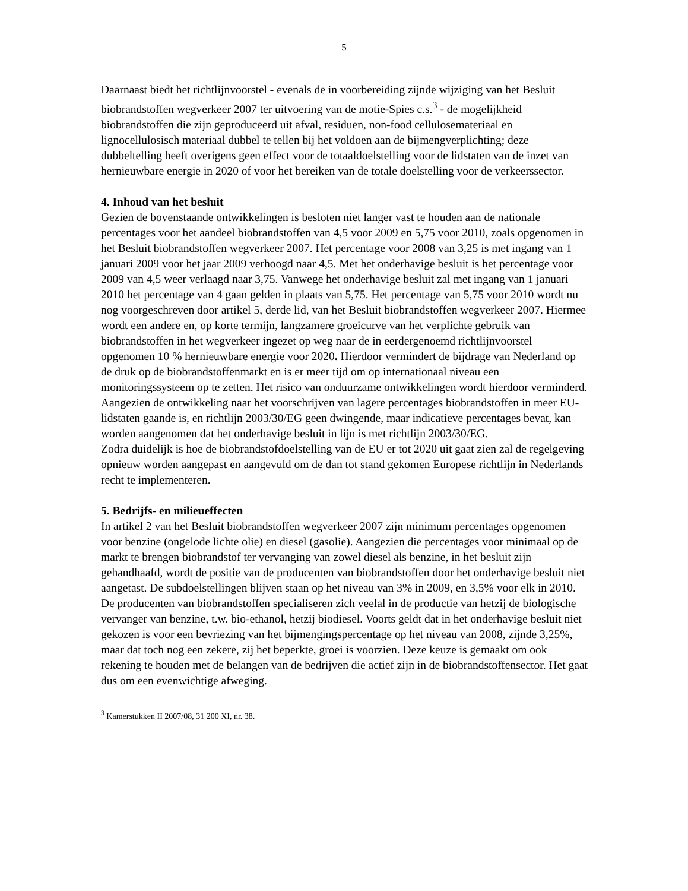5
Daarnaast biedt het richtlijnvoorstel - evenals de in voorbereiding zijnde wijziging van het Besluit biobrandstoffen wegverkeer 2007 ter uitvoering van de motie-Spies c.s.<sup>3</sup> - de mogelijkheid biobrandstoffen die zijn geproduceerd uit afval, residuen, non-food cellulosemateriaal en lignocellulosisch materiaal dubbel te tellen bij het voldoen aan de bijmengverplichting; deze dubbeltelling heeft overigens geen effect voor de totaaldoelstelling voor de lidstaten van de inzet van hernieuwbare energie in 2020 of voor het bereiken van de totale doelstelling voor de verkeerssector.
4. Inhoud van het besluit
Gezien de bovenstaande ontwikkelingen is besloten niet langer vast te houden aan de nationale percentages voor het aandeel biobrandstoffen van 4,5 voor 2009 en 5,75 voor 2010, zoals opgenomen in het Besluit biobrandstoffen wegverkeer 2007. Het percentage voor 2008 van 3,25 is met ingang van 1 januari 2009 voor het jaar 2009 verhoogd naar 4,5. Met het onderhavige besluit is het percentage voor 2009 van 4,5 weer verlaagd naar 3,75. Vanwege het onderhavige besluit zal met ingang van 1 januari 2010 het percentage van 4 gaan gelden in plaats van 5,75. Het percentage van 5,75 voor 2010 wordt nu nog voorgeschreven door artikel 5, derde lid, van het Besluit biobrandstoffen wegverkeer 2007. Hiermee wordt een andere en, op korte termijn, langzamere groeicurve van het verplichte gebruik van biobrandstoffen in het wegverkeer ingezet op weg naar de in eerdergenoemd richtlijnvoorstel opgenomen 10 % hernieuwbare energie voor 2020. Hierdoor vermindert de bijdrage van Nederland op de druk op de biobrandstoffenmarkt en is er meer tijd om op internationaal niveau een monitoringssysteem op te zetten. Het risico van onduurzame ontwikkelingen wordt hierdoor verminderd. Aangezien de ontwikkeling naar het voorschrijven van lagere percentages biobrandstoffen in meer EU-lidstaten gaande is, en richtlijn 2003/30/EG geen dwingende, maar indicatieve percentages bevat, kan worden aangenomen dat het onderhavige besluit in lijn is met richtlijn 2003/30/EG.
Zodra duidelijk is hoe de biobrandstofdoelstelling van de EU er tot 2020 uit gaat zien zal de regelgeving opnieuw worden aangepast en aangevuld om de dan tot stand gekomen Europese richtlijn in Nederlands recht te implementeren.
5. Bedrijfs- en milieueffecten
In artikel 2 van het Besluit biobrandstoffen wegverkeer 2007 zijn minimum percentages opgenomen voor benzine (ongelode lichte olie) en diesel (gasolie). Aangezien die percentages voor minimaal op de markt te brengen biobrandstof ter vervanging van zowel diesel als benzine, in het besluit zijn gehandhaafd, wordt de positie van de producenten van biobrandstoffen door het onderhavige besluit niet aangetast. De subdoelstellingen blijven staan op het niveau van 3% in 2009, en 3,5% voor elk in 2010. De producenten van biobrandstoffen specialiseren zich veelal in de productie van hetzij de biologische vervanger van benzine, t.w. bio-ethanol, hetzij biodiesel. Voorts geldt dat in het onderhavige besluit niet gekozen is voor een bevriezing van het bijmengingspercentage op het niveau van 2008, zijnde 3,25%, maar dat toch nog een zekere, zij het beperkte, groei is voorzien. Deze keuze is gemaakt om ook rekening te houden met de belangen van de bedrijven die actief zijn in de biobrandstoffensector. Het gaat dus om een evenwichtige afweging.
<sup>3</sup> Kamerstukken II 2007/08, 31 200 XI, nr. 38.